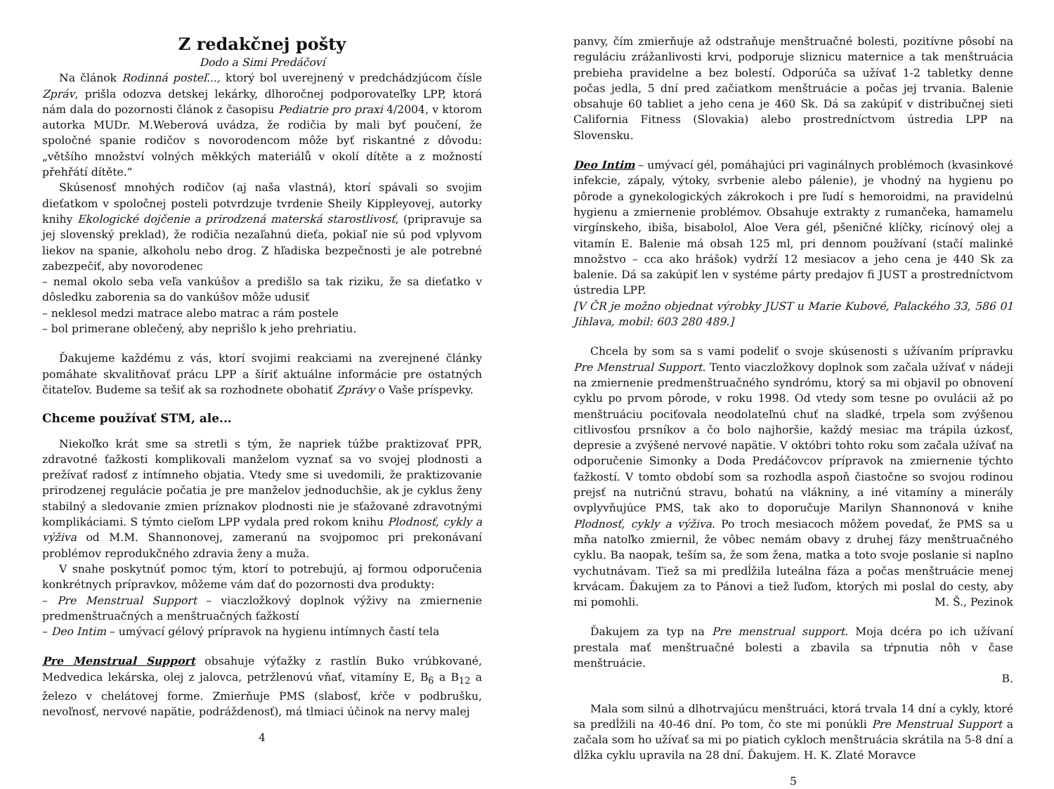Z redakčnej pošty
Dodo a Simi Predáčoví
Na článok Rodinná posteľ..., ktorý bol uverejnený v predchádzjúcom čísle Zpráv, prišla odozva detskej lekárky, dlhoročnej podporovateľky LPP, ktorá nám dala do pozornosti článok z časopisu Pediatrie pro praxi 4/2004, v ktorom autorka MUDr. M.Weberová uvádza, že rodičia by mali byť poučení, že spoločné spanie rodičov s novorodencom môže byť riskantné z dôvodu: „většího množství volných měkkých materiálů v okolí dítěte a z možností přehřátí dítěte.“
Skúsenosť mnohých rodičov (aj naša vlastná), ktorí spávali so svojim dieťatkom v spoločnej posteli potvrdzuje tvrdenie Sheily Kippleyovej, autorky knihy Ekologické dojčenie a prirodzená materská starostlivosť, (pripravuje sa jej slovenský preklad), že rodičia nezaľahnú dieťa, pokiaľ nie sú pod vplyvom liekov na spanie, alkoholu nebo drog. Z hľadiska bezpečnosti je ale potrebné zabezpečiť, aby novorodenec
– nemal okolo seba veľa vankúšov a predišlo sa tak riziku, že sa dieťatko v dôsledku zaborenia sa do vankúšov môže udusiť
– neklesol medzi matrace alebo matrac a rám postele
– bol primerane oblečený, aby neprišlo k jeho prehriatiu.
Ďakujeme každému z vás, ktorí svojimi reakciami na zverejnené články pomáhate skvalitňovať prácu LPP a šíriť aktuálne informácie pre ostatných čitateľov. Budeme sa tešiť ak sa rozhodnete obohatiť Zprávy o Vaše príspevky.
Chceme používať STM, ale...
Niekoľko krát sme sa stretli s tým, že napriek túžbe praktizovať PPR, zdravotné ťažkosti komplikovali manželom vyznať sa vo svojej plodnosti a prežívať radosť z intímneho objatia. Vtedy sme si uvedomili, že praktizovanie prirodzenej regulácie počatia je pre manželov jednoduchšie, ak je cyklus ženy stabilný a sledovanie zmien príznakov plodnosti nie je sťažované zdravotnými komplikáciami. S týmto cieľom LPP vydala pred rokom knihu Plodnosť, cykly a výživa od M.M. Shannonovej, zameranú na svojpomoc pri prekonávaní problémov reprodukčného zdravia ženy a muža.
V snahe poskytnúť pomoc tým, ktorí to potrebujú, aj formou odporučenia konkrétnych prípravkov, môžeme vám dať do pozornosti dva produkty:
– Pre Menstrual Support – viaczložkový doplnok výživy na zmiernenie predmenštruačných a menštruačných ťažkostí
– Deo Intim – umývací gélový prípravok na hygienu intímnych častí tela
Pre Menstrual Support obsahuje výťažky z rastlín Buko vrúbkované, Medvedica lekárska, olej z jalovca, petržlenovú vňať, vitamíny E, B<sub>6</sub> a B<sub>12</sub> a železo v chelátovej forme. Zmierňuje PMS (slabosť, kŕče v podbrušku, nevoľnosť, nervové napätie, podráždenosť), má tlmiaci účinok na nervy malej
4
panvy, čím zmierňuje až odstraňuje menštruačné bolesti, pozitívne pôsobí na reguláciu zrážanlivosti krvi, podporuje sliznicu maternice a tak menštruácia prebieha pravidelne a bez bolestí. Odporúča sa užívať 1-2 tabletky denne počas jedla, 5 dní pred začiatkom menštruácie a počas jej trvania. Balenie obsahuje 60 tabliet a jeho cena je 460 Sk. Dá sa zakúpiť v distribučnej sieti California Fitness (Slovakia) alebo prostredníctvom ústredia LPP na Slovensku.
Deo Intim – umývací gél, pomáhajúci pri vaginálnych problémoch (kvasinkové infekcie, zápaly, výtoky, svrbenie alebo pálenie), je vhodný na hygienu po pôrode a gynekologických zákrokoch i pre ľudí s hemoroidmi, na pravidelnú hygienu a zmiernenie problémov. Obsahuje extrakty z rumančeka, hamamelu virgínskeho, ibiša, bisabolol, Aloe Vera gél, pšeničné klíčky, ricínový olej a vitamín E. Balenie má obsah 125 ml, pri dennom používaní (stačí malinké množstvo – cca ako hrášok) vydrží 12 mesiacov a jeho cena je 440 Sk za balenie. Dá sa zakúpiť len v systéme párty predajov fi JUST a prostredníctvom ústredia LPP.
[V ČR je možno objednat výrobky JUST u Marie Kubové, Palackého 33, 586 01 Jihlava, mobil: 603 280 489.]
Chcela by som sa s vami podeliť o svoje skúsenosti s užívaním prípravku Pre Menstrual Support. Tento viaczložkovy doplnok som začala užívať v nádeji na zmiernenie predmenštruačného syndrómu, ktorý sa mi objavil po obnovení cyklu po prvom pôrode, v roku 1998. Od vtedy som tesne po ovulácii až po menštruáciu pociťovala neodolateľnú chuť na sladké, trpela som zvýšenou citlivosťou prsníkov a čo bolo najhoršie, každý mesiac ma trápila úzkosť, depresie a zvýšené nervové napätie. V októbri tohto roku som začala užívať na odporučenie Simonky a Doda Predáčovcov prípravok na zmiernenie týchto ťažkostí. V tomto období som sa rozhodla aspoň čiastočne so svojou rodinou prejsť na nutričnú stravu, bohatú na vlákniny, a iné vitamíny a minerály ovplyvňujúce PMS, tak ako to doporučuje Marilyn Shannonová v knihe Plodnosť, cykly a výživa. Po troch mesiacoch môžem povedať, že PMS sa u mňa natoľko zmiernil, že vôbec nemám obavy z druhej fázy menštruačného cyklu. Ba naopak, teším sa, že som žena, matka a toto svoje poslanie si naplno vychutnávam. Tiež sa mi predĺžila luteálna fáza a počas menštruácie menej krvácam. Ďakujem za to Pánovi a tiež ľuďom, ktorých mi poslal do cesty, aby mi pomohli. M. Š., Pezinok
Ďakujem za typ na Pre menstrual support. Moja dcéra po ich užívaní prestala mať menštruačné bolesti a zbavila sa tŕpnutia nôh v čase menštruácie.
B.
Mala som silnú a dlhotrvajúcu menštruáci, ktorá trvala 14 dní a cykly, ktoré sa predĺžili na 40-46 dní. Po tom, čo ste mi ponúkli Pre Menstrual Support a začala som ho užívať sa mi po piatich cykloch menštruácia skrátila na 5-8 dní a dĺžka cyklu upravila na 28 dní. Ďakujem. H. K. Zlaté Moravce
5